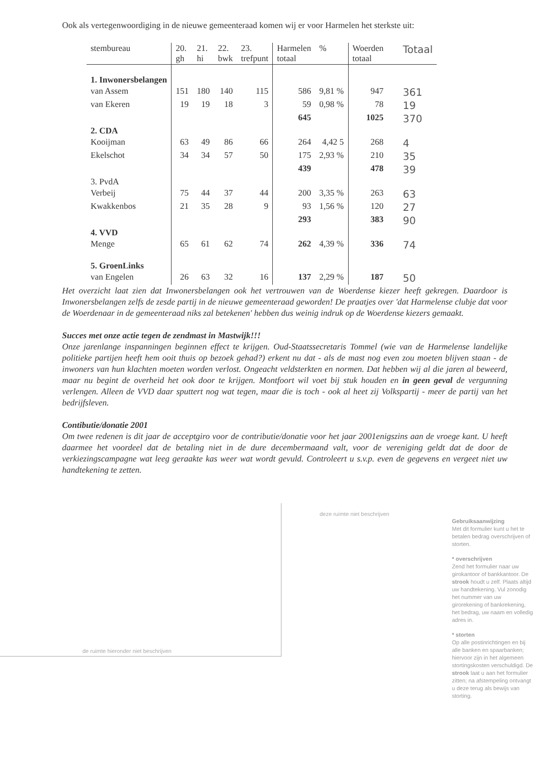Ook als vertegenwoordiging in de nieuwe gemeenteraad komen wij er voor Harmelen het sterkste uit:
| stembureau | 20. gh | 21. hi | 22. bwk | 23. trefpunt | Harmelen totaal | % | Woerden totaal | Totaal |
| --- | --- | --- | --- | --- | --- | --- | --- | --- |
| 1. Inwonersbelangen | | | | | | | | |
| van Assem | 151 | 180 | 140 | 115 | 586 | 9,81 % | 947 | 361 |
| van Ekeren | 19 | 19 | 18 | 3 | 59 | 0,98 % | 78 | 19 |
| | | | | | 645 | | 1025 | 370 |
| 2. CDA | | | | | | | | |
| Kooijman | 63 | 49 | 86 | 66 | 264 | 4,42 5 | 268 | 4 |
| Ekelschot | 34 | 34 | 57 | 50 | 175 | 2,93 % | 210 | 35 |
| | | | | | 439 | | 478 | 39 |
| 3. PvdA | | | | | | | | |
| Verbeij | 75 | 44 | 37 | 44 | 200 | 3,35 % | 263 | 63 |
| Kwakkenbos | 21 | 35 | 28 | 9 | 93 | 1,56 % | 120 | 27 |
| | | | | | 293 | | 383 | 90 |
| 4. VVD | | | | | | | | |
| Menge | 65 | 61 | 62 | 74 | 262 | 4,39 % | 336 | 74 |
| 5. GroenLinks | | | | | | | | |
| van Engelen | 26 | 63 | 32 | 16 | 137 | 2,29 % | 187 | 50 |
Het overzicht laat zien dat Inwonersbelangen ook het vertrouwen van de Woerdense kiezer heeft gekregen. Daardoor is Inwonersbelangen zelfs de zesde partij in de nieuwe gemeenteraad geworden! De praatjes over 'dat Harmelense clubje dat voor de Woerdenaar in de gemeenteraad niks zal betekenen' hebben dus weinig indruk op de Woerdense kiezers gemaakt.
Succes met onze actie tegen de zendmast in Mastwijk!!!
Onze jarenlange inspanningen beginnen effect te krijgen. Oud-Staatssecretaris Tommel (wie van de Harmelense landelijke politieke partijen heeft hem ooit thuis op bezoek gehad?) erkent nu dat - als de mast nog even zou moeten blijven staan - de inwoners van hun klachten moeten worden verlost. Ongeacht veldsterkten en normen. Dat hebben wij al die jaren al beweerd, maar nu begint de overheid het ook door te krijgen. Montfoort wil voet bij stuk houden en in geen geval de vergunning verlengen. Alleen de VVD daar sputtert nog wat tegen, maar die is toch - ook al heet zij Volkspartij - meer de partij van het bedrijfsleven.
Contibutie/donatie 2001
Om twee redenen is dit jaar de acceptgiro voor de contributie/donatie voor het jaar 2001enigszins aan de vroege kant. U heeft daarmee het voordeel dat de betaling niet in de dure decembermaand valt, voor de vereniging geldt dat de door de verkiezingscampagne wat leeg geraakte kas weer wat wordt gevuld. Controleert u s.v.p. even de gegevens en vergeet niet uw handtekening te zetten.
deze ruimte niet beschrijven
de ruimte hieronder niet beschrijven
Gebruiksaanwijzing
Met dit formulier kunt u het te betalen bedrag overschrijven of storten.
* overschrijven
Zend het formulier naar uw girokantoor of bankkantoor. De strook houdt u zelf. Plaats altijd uw handtekening. Vul zonodig het nummer van uw girorekening of bankrekening, het bedrag, uw naam en volledig adres in.
* storten
Op alle postinrichtingen en bij alle banken en spaarbanken; hiervoor zijn in het algemeen stortingskosten verschuldigd. De strook laat u aan het formulier zitten; na afstempeling ontvangt u deze terug als bewijs van storting.